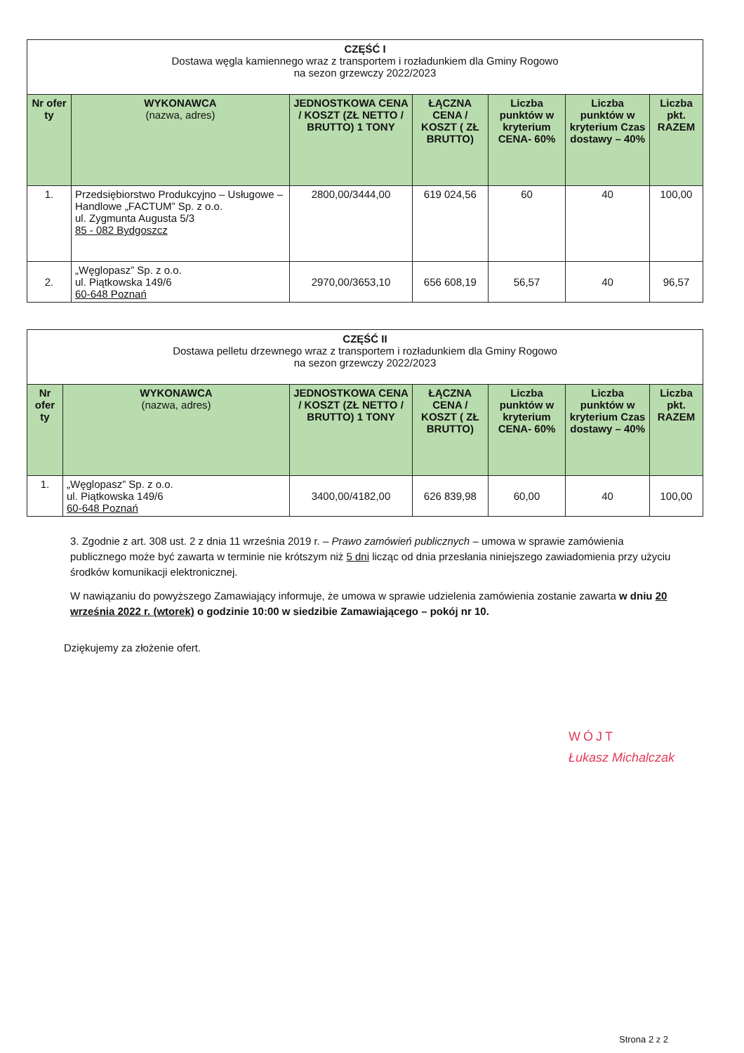| CZĘŚĆ I Dostawa węgla kamiennego wraz z transportem i rozładunkiem dla Gminy Rogowo na sezon grzewczy 2022/2023 | | | | | | |
| Nr ofer ty | WYKONAWCA (nazwa, adres) | JEDNOSTKOWA CENA / KOSZT (ZŁ NETTO / BRUTTO) 1 TONY | ŁĄCZNA CENA / KOSZT ( ZŁ BRUTTO) | Liczba punktów w kryterium CENA- 60% | Liczba punktów w kryterium Czas dostawy – 40% | Liczba pkt. RAZEM |
| 1. | Przedsiębiorstwo Produkcyjno – Usługowe – Handlowe „FACTUM” Sp. z o.o. ul. Zygmunta Augusta 5/3 85 - 082 Bydgoszcz | 2800,00/3444,00 | 619 024,56 | 60 | 40 | 100,00 |
| 2. | „Węglopasz” Sp. z o.o. ul. Piątkowska 149/6 60-648 Poznań | 2970,00/3653,10 | 656 608,19 | 56,57 | 40 | 96,57 |
| CZĘŚĆ II Dostawa pelletu drzewnego wraz z transportem i rozładunkiem dla Gminy Rogowo na sezon grzewczy 2022/2023 | | | | | | |
| Nr ofer ty | WYKONAWCA (nazwa, adres) | JEDNOSTKOWA CENA / KOSZT (ZŁ NETTO / BRUTTO) 1 TONY | ŁĄCZNA CENA / KOSZT ( ZŁ BRUTTO) | Liczba punktów w kryterium CENA- 60% | Liczba punktów w kryterium Czas dostawy – 40% | Liczba pkt. RAZEM |
| 1. | „Węglopasz” Sp. z o.o. ul. Piątkowska 149/6 60-648 Poznań | 3400,00/4182,00 | 626 839,98 | 60,00 | 40 | 100,00 |
3. Zgodnie z art. 308 ust. 2 z dnia 11 września 2019 r. – Prawo zamówień publicznych – umowa w sprawie zamówienia publicznego może być zawarta w terminie nie krótszym niż 5 dni licząc od dnia przesłania niniejszego zawiadomienia przy użyciu środków komunikacji elektronicznej.
W nawiązaniu do powyższego Zamawiający informuje, że umowa w sprawie udzielenia zamówienia zostanie zawarta w dniu 20 września 2022 r. (wtorek) o godzinie 10:00 w siedzibie Zamawiającego – pokój nr 10.
Dziękujemy za złożenie ofert.
WÓJT
Łukasz Michalczak
Strona 2 z 2